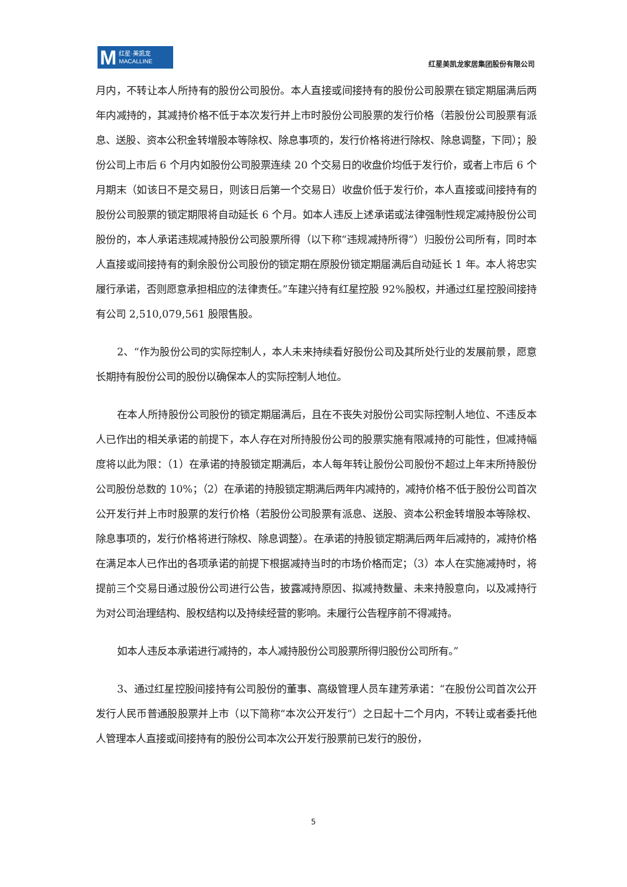M红星·美凯龙
MACALLINE
红星美凯龙家居集团股份有限公司
月内，不转让本人所持有的股份公司股份。本人直接或间接持有的股份公司股票在锁定期届满后两年内减持的，其减持价格不低于本次发行并上市时股份公司股票的发行价格（若股份公司股票有派息、送股、资本公积金转增股本等除权、除息事项的，发行价格将进行除权、除息调整，下同）；股份公司上市后 6 个月内如股份公司股票连续 20 个交易日的收盘价均低于发行价，或者上市后 6 个月期末（如该日不是交易日，则该日后第一个交易日）收盘价低于发行价，本人直接或间接持有的股份公司股票的锁定期限将自动延长 6 个月。如本人违反上述承诺或法律强制性规定减持股份公司股份的，本人承诺违规减持股份公司股票所得（以下称“违规减持所得”）归股份公司所有，同时本人直接或间接持有的剩余股份公司股份的锁定期在原股份锁定期届满后自动延长 1 年。本人将忠实履行承诺，否则愿意承担相应的法律责任。”车建兴持有红星控股 92%股权，并通过红星控股间接持有公司 2,510,079,561 股限售股。
2、“作为股份公司的实际控制人，本人未来持续看好股份公司及其所处行业的发展前景，愿意长期持有股份公司的股份以确保本人的实际控制人地位。
在本人所持股份公司股份的锁定期届满后，且在不丧失对股份公司实际控制人地位、不违反本人已作出的相关承诺的前提下，本人存在对所持股份公司的股票实施有限减持的可能性，但减持幅度将以此为限：（1）在承诺的持股锁定期满后，本人每年转让股份公司股份不超过上年末所持股份公司股份总数的 10%；（2）在承诺的持股锁定期满后两年内减持的，减持价格不低于股份公司首次公开发行并上市时股票的发行价格（若股份公司股票有派息、送股、资本公积金转增股本等除权、除息事项的，发行价格将进行除权、除息调整）。在承诺的持股锁定期满后两年后减持的，减持价格在满足本人已作出的各项承诺的前提下根据减持当时的市场价格而定；（3）本人在实施减持时，将提前三个交易日通过股份公司进行公告，披露减持原因、拟减持数量、未来持股意向，以及减持行为对公司治理结构、股权结构以及持续经营的影响。未履行公告程序前不得减持。
如本人违反本承诺进行减持的，本人减持股份公司股票所得归股份公司所有。”
3、通过红星控股间接持有公司股份的董事、高级管理人员车建芳承诺：“在股份公司首次公开发行人民币普通股股票并上市（以下简称“本次公开发行”）之日起十二个月内，不转让或者委托他人管理本人直接或间接持有的股份公司本次公开发行股票前已发行的股份，
5